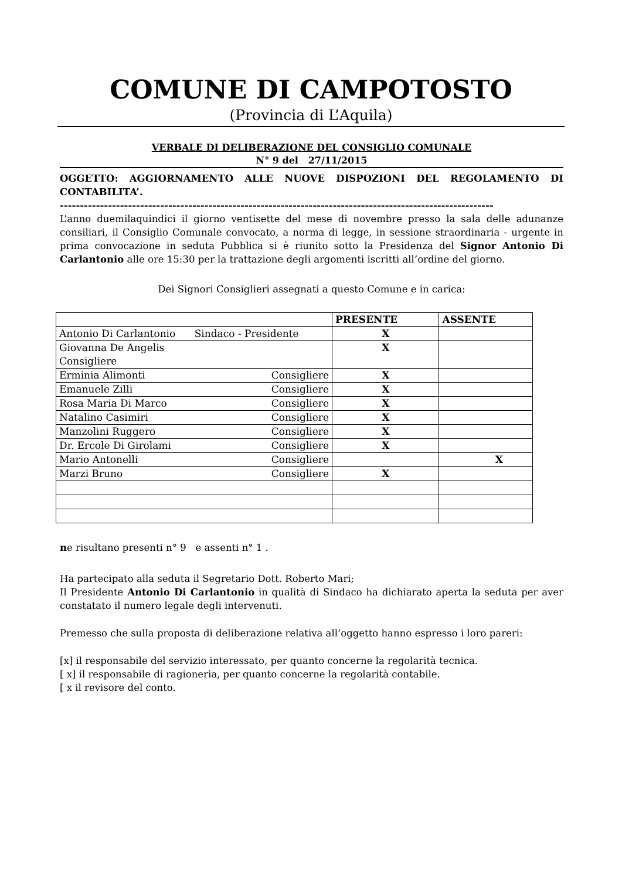COMUNE DI CAMPOTOSTO
(Provincia di L’Aquila)
VERBALE DI DELIBERAZIONE DEL CONSIGLIO COMUNALE
N° 9 del 27/11/2015
OGGETTO: AGGIORNAMENTO ALLE NUOVE DISPOZIONI DEL REGOLAMENTO DI CONTABILITA’.
------------------------------------------------------------------------------------------------------------
L’anno duemilaquindici il giorno ventisette del mese di novembre presso la sala delle adunanze consiliari, il Consiglio Comunale convocato, a norma di legge, in sessione straordinaria - urgente in prima convocazione in seduta Pubblica si è riunito sotto la Presidenza del Signor Antonio Di Carlantonio alle ore 15:30 per la trattazione degli argomenti iscritti all’ordine del giorno.
Dei Signori Consiglieri assegnati a questo Comune e in carica:
| | PRESENTE | ASSENTE |
| --- | --- | --- |
| Antonio Di Carlantonio Sindaco - Presidente | X | |
| Giovanna De Angelis Consigliere | X | |
| Erminia Alimonti Consigliere | X | |
| Emanuele Zilli Consigliere | X | |
| Rosa Maria Di Marco Consigliere | X | |
| Natalino Casimiri Consigliere | X | |
| Manzolini Ruggero Consigliere | X | |
| Dr. Ercole Di Girolami Consigliere | X | |
| Mario Antonelli Consigliere | | X |
| Marzi Bruno Consigliere | X | |
ne risultano presenti n° 9 e assenti n° 1 .
Ha partecipato alla seduta il Segretario Dott. Roberto Mari;
Il Presidente Antonio Di Carlantonio in qualità di Sindaco ha dichiarato aperta la seduta per aver constatato il numero legale degli intervenuti.
Premesso che sulla proposta di deliberazione relativa all’oggetto hanno espresso i loro pareri:
[x] il responsabile del servizio interessato, per quanto concerne la regolarità tecnica.
[ x] il responsabile di ragioneria, per quanto concerne la regolarità contabile.
[ x il revisore del conto.